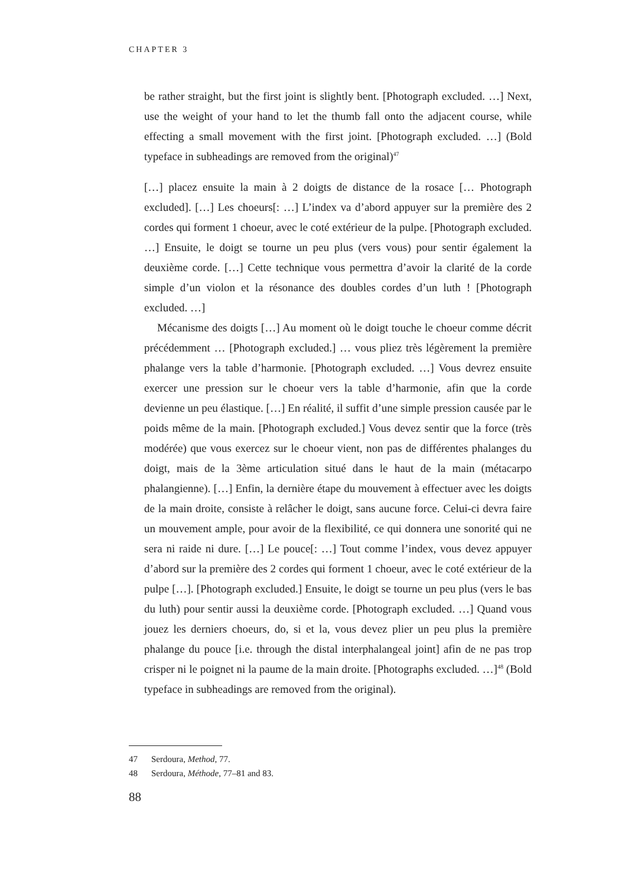CHAPTER 3
be rather straight, but the first joint is slightly bent. [Photograph excluded. …] Next, use the weight of your hand to let the thumb fall onto the adjacent course, while effecting a small movement with the first joint. [Photograph excluded. …] (Bold typeface in subheadings are removed from the original)<sup>47</sup>
[…] placez ensuite la main à 2 doigts de distance de la rosace [… Photograph excluded]. […] Les choeurs[: …] L’index va d’abord appuyer sur la première des 2 cordes qui forment 1 choeur, avec le coté extérieur de la pulpe. [Photograph excluded. …] Ensuite, le doigt se tourne un peu plus (vers vous) pour sentir également la deuxième corde. […] Cette technique vous permettra d’avoir la clarité de la corde simple d’un violon et la résonance des doubles cordes d’un luth ! [Photograph excluded. …]
Mécanisme des doigts […] Au moment où le doigt touche le choeur comme décrit précédemment … [Photograph excluded.] … vous pliez très légèrement la première phalange vers la table d’harmonie. [Photograph excluded. …] Vous devrez ensuite exercer une pression sur le choeur vers la table d’harmonie, afin que la corde devienne un peu élastique. […] En réalité, il suffit d’une simple pression causée par le poids même de la main. [Photograph excluded.] Vous devez sentir que la force (très modérée) que vous exercez sur le choeur vient, non pas de différentes phalanges du doigt, mais de la 3ème articulation situé dans le haut de la main (métacarpo phalangienne). […] Enfin, la dernière étape du mouvement à effectuer avec les doigts de la main droite, consiste à relâcher le doigt, sans aucune force. Celui-ci devra faire un mouvement ample, pour avoir de la flexibilité, ce qui donnera une sonorité qui ne sera ni raide ni dure. […] Le pouce[: …] Tout comme l’index, vous devez appuyer d’abord sur la première des 2 cordes qui forment 1 choeur, avec le coté extérieur de la pulpe […]. [Photograph excluded.] Ensuite, le doigt se tourne un peu plus (vers le bas du luth) pour sentir aussi la deuxième corde. [Photograph excluded. …] Quand vous jouez les derniers choeurs, do, si et la, vous devez plier un peu plus la première phalange du pouce [i.e. through the distal interphalangeal joint] afin de ne pas trop crisper ni le poignet ni la paume de la main droite. [Photographs excluded. …]<sup>48</sup> (Bold typeface in subheadings are removed from the original).
47 Serdoura, Method, 77.
48 Serdoura, Méthode, 77–81 and 83.
88